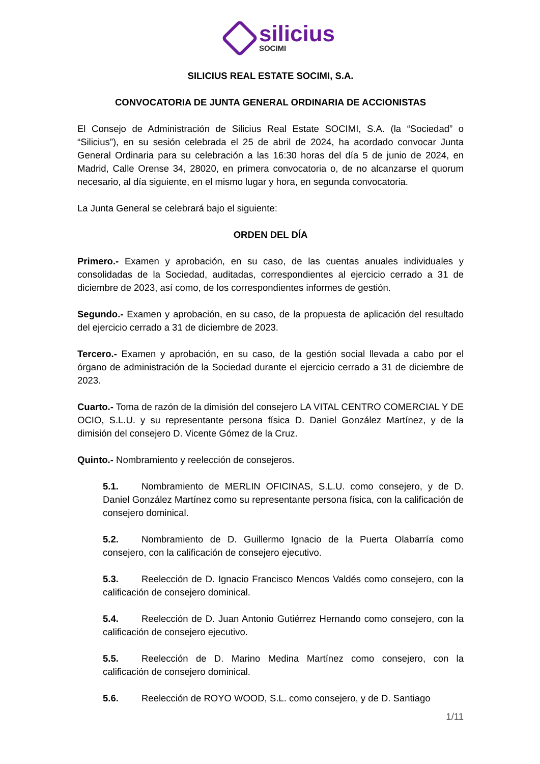silicius
SOCIMI
SILICIUS REAL ESTATE SOCIMI, S.A.
CONVOCATORIA DE JUNTA GENERAL ORDINARIA DE ACCIONISTAS
El Consejo de Administración de Silicius Real Estate SOCIMI, S.A. (la “Sociedad” o “Silicius”), en su sesión celebrada el 25 de abril de 2024, ha acordado convocar Junta General Ordinaria para su celebración a las 16:30 horas del día 5 de junio de 2024, en Madrid, Calle Orense 34, 28020, en primera convocatoria o, de no alcanzarse el quorum necesario, al día siguiente, en el mismo lugar y hora, en segunda convocatoria.
La Junta General se celebrará bajo el siguiente:
ORDEN DEL DÍA
Primero.- Examen y aprobación, en su caso, de las cuentas anuales individuales y consolidadas de la Sociedad, auditadas, correspondientes al ejercicio cerrado a 31 de diciembre de 2023, así como, de los correspondientes informes de gestión.
Segundo.- Examen y aprobación, en su caso, de la propuesta de aplicación del resultado del ejercicio cerrado a 31 de diciembre de 2023.
Tercero.- Examen y aprobación, en su caso, de la gestión social llevada a cabo por el órgano de administración de la Sociedad durante el ejercicio cerrado a 31 de diciembre de 2023.
Cuarto.- Toma de razón de la dimisión del consejero LA VITAL CENTRO COMERCIAL Y DE OCIO, S.L.U. y su representante persona física D. Daniel González Martínez, y de la dimisión del consejero D. Vicente Gómez de la Cruz.
Quinto.- Nombramiento y reelección de consejeros.
5.1. Nombramiento de MERLIN OFICINAS, S.L.U. como consejero, y de D. Daniel González Martínez como su representante persona física, con la calificación de consejero dominical.
5.2. Nombramiento de D. Guillermo Ignacio de la Puerta Olabarría como consejero, con la calificación de consejero ejecutivo.
5.3. Reelección de D. Ignacio Francisco Mencos Valdés como consejero, con la calificación de consejero dominical.
5.4. Reelección de D. Juan Antonio Gutiérrez Hernando como consejero, con la calificación de consejero ejecutivo.
5.5. Reelección de D. Marino Medina Martínez como consejero, con la calificación de consejero dominical.
5.6. Reelección de ROYO WOOD, S.L. como consejero, y de D. Santiago
1/11